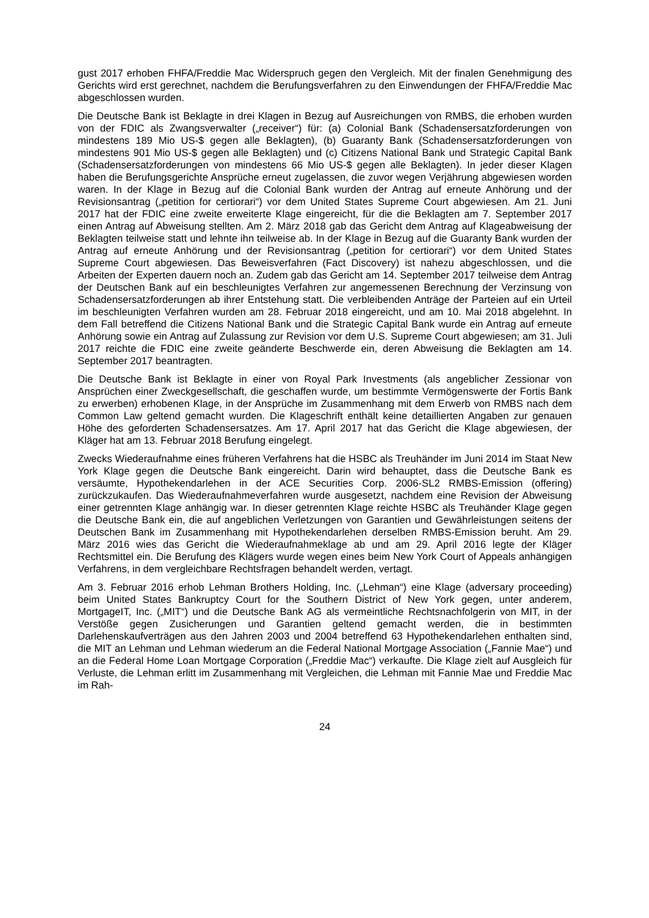gust 2017 erhoben FHFA/Freddie Mac Widerspruch gegen den Vergleich. Mit der finalen Genehmigung des Gerichts wird erst gerechnet, nachdem die Berufungsverfahren zu den Einwendungen der FHFA/Freddie Mac abgeschlossen wurden.
Die Deutsche Bank ist Beklagte in drei Klagen in Bezug auf Ausreichungen von RMBS, die erhoben wurden von der FDIC als Zwangsverwalter („receiver“) für: (a) Colonial Bank (Schadensersatzforderungen von mindestens 189 Mio US-$ gegen alle Beklagten), (b) Guaranty Bank (Schadensersatzforderungen von mindestens 901 Mio US-$ gegen alle Beklagten) und (c) Citizens National Bank und Strategic Capital Bank (Schadensersatzforderungen von mindestens 66 Mio US-$ gegen alle Beklagten). In jeder dieser Klagen haben die Berufungsgerichte Ansprüche erneut zugelassen, die zuvor wegen Verjährung abgewiesen worden waren. In der Klage in Bezug auf die Colonial Bank wurden der Antrag auf erneute Anhörung und der Revisionsantrag („petition for certiorari“) vor dem United States Supreme Court abgewiesen. Am 21. Juni 2017 hat der FDIC eine zweite erweiterte Klage eingereicht, für die die Beklagten am 7. September 2017 einen Antrag auf Abweisung stellten. Am 2. März 2018 gab das Gericht dem Antrag auf Klageabweisung der Beklagten teilweise statt und lehnte ihn teilweise ab. In der Klage in Bezug auf die Guaranty Bank wurden der Antrag auf erneute Anhörung und der Revisionsantrag („petition for certiorari“) vor dem United States Supreme Court abgewiesen. Das Beweisverfahren (Fact Discovery) ist nahezu abgeschlossen, und die Arbeiten der Experten dauern noch an. Zudem gab das Gericht am 14. September 2017 teilweise dem Antrag der Deutschen Bank auf ein beschleunigtes Verfahren zur angemessenen Berechnung der Verzinsung von Schadensersatzforderungen ab ihrer Entstehung statt. Die verbleibenden Anträge der Parteien auf ein Urteil im beschleunigten Verfahren wurden am 28. Februar 2018 eingereicht, und am 10. Mai 2018 abgelehnt. In dem Fall betreffend die Citizens National Bank und die Strategic Capital Bank wurde ein Antrag auf erneute Anhörung sowie ein Antrag auf Zulassung zur Revision vor dem U.S. Supreme Court abgewiesen; am 31. Juli 2017 reichte die FDIC eine zweite geänderte Beschwerde ein, deren Abweisung die Beklagten am 14. September 2017 beantragten.
Die Deutsche Bank ist Beklagte in einer von Royal Park Investments (als angeblicher Zessionar von Ansprüchen einer Zweckgesellschaft, die geschaffen wurde, um bestimmte Vermögenswerte der Fortis Bank zu erwerben) erhobenen Klage, in der Ansprüche im Zusammenhang mit dem Erwerb von RMBS nach dem Common Law geltend gemacht wurden. Die Klageschrift enthält keine detaillierten Angaben zur genauen Höhe des geforderten Schadensersatzes. Am 17. April 2017 hat das Gericht die Klage abgewiesen, der Kläger hat am 13. Februar 2018 Berufung eingelegt.
Zwecks Wiederaufnahme eines früheren Verfahrens hat die HSBC als Treuhänder im Juni 2014 im Staat New York Klage gegen die Deutsche Bank eingereicht. Darin wird behauptet, dass die Deutsche Bank es versäumte, Hypothekendarlehen in der ACE Securities Corp. 2006-SL2 RMBS-Emission (offering) zurückzukaufen. Das Wiederaufnahmeverfahren wurde ausgesetzt, nachdem eine Revision der Abweisung einer getrennten Klage anhängig war. In dieser getrennten Klage reichte HSBC als Treuhänder Klage gegen die Deutsche Bank ein, die auf angeblichen Verletzungen von Garantien und Gewährleistungen seitens der Deutschen Bank im Zusammenhang mit Hypothekendarlehen derselben RMBS-Emission beruht. Am 29. März 2016 wies das Gericht die Wiederaufnahmeklage ab und am 29. April 2016 legte der Kläger Rechtsmittel ein. Die Berufung des Klägers wurde wegen eines beim New York Court of Appeals anhängigen Verfahrens, in dem vergleichbare Rechtsfragen behandelt werden, vertagt.
Am 3. Februar 2016 erhob Lehman Brothers Holding, Inc. („Lehman“) eine Klage (adversary proceeding) beim United States Bankruptcy Court for the Southern District of New York gegen, unter anderem, MortgageIT, Inc. („MIT“) und die Deutsche Bank AG als vermeintliche Rechtsnachfolgerin von MIT, in der Verstöße gegen Zusicherungen und Garantien geltend gemacht werden, die in bestimmten Darlehenskaufverträgen aus den Jahren 2003 und 2004 betreffend 63 Hypothekendarlehen enthalten sind, die MIT an Lehman und Lehman wiederum an die Federal National Mortgage Association („Fannie Mae“) und an die Federal Home Loan Mortgage Corporation („Freddie Mac“) verkaufte. Die Klage zielt auf Ausgleich für Verluste, die Lehman erlitt im Zusammenhang mit Vergleichen, die Lehman mit Fannie Mae und Freddie Mac im Rah-
24